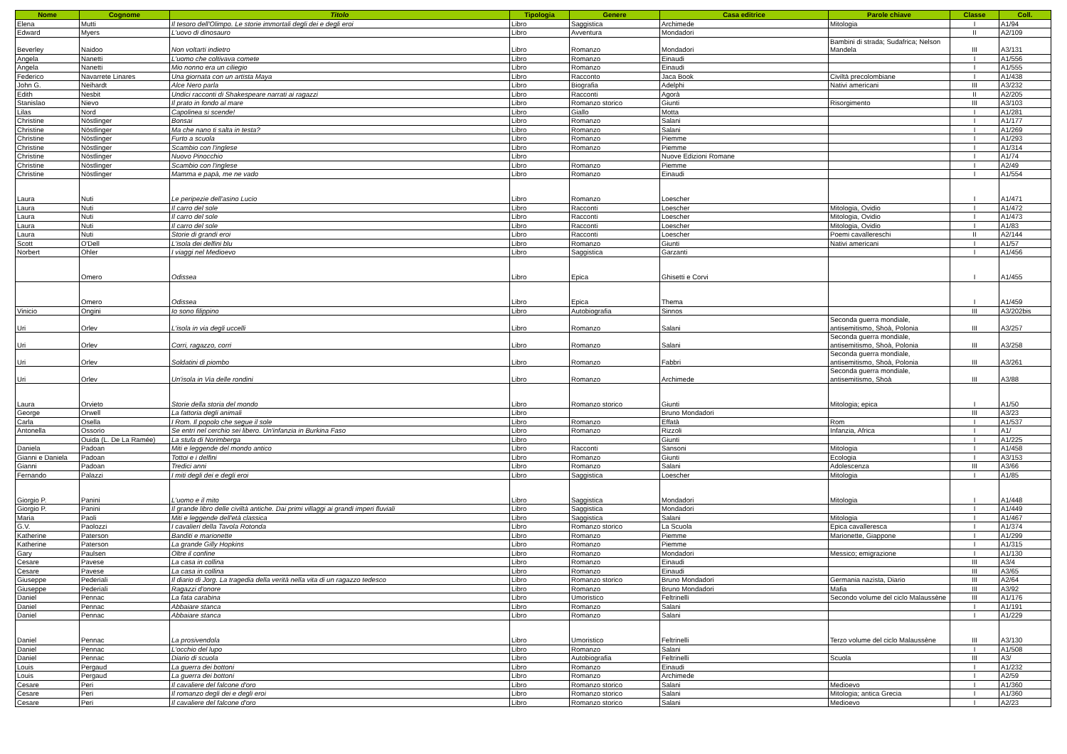| Nome | Cognome | Titolo | Tipologia | Genere | Casa editrice | Parole chiave | Classe | Coll. |
| --- | --- | --- | --- | --- | --- | --- | --- | --- |
| Elena | Mutti | Il tesoro dell'Olimpo. Le storie immortali degli dei e degli eroi | Libro | Saggistica | Archimede | Mitologia | I | A1/94 |
| Edward | Myers | L'uovo di dinosauro | Libro | Avventura | Mondadori | | II | A2/109 |
| Beverley | Naidoo | Non voltarti indietro | Libro | Romanzo | Mondadori | Bambini di strada; Sudafrica; Nelson Mandela | III | A3/131 |
| Angela | Nanetti | L'uomo che coltivava comete | Libro | Romanzo | Einaudi | | I | A1/556 |
| Angela | Nanetti | Mio nonno era un ciliegio | Libro | Romanzo | Einaudi | | I | A1/555 |
| Federico | Navarrete Linares | Una giornata con un artista Maya | Libro | Racconto | Jaca Book | Civiltà precolombiane | I | A1/438 |
| John G. | Neihardt | Alce Nero parla | Libro | Biografia | Adelphi | Nativi americani | III | A3/232 |
| Edith | Nesbit | Undici racconti di Shakespeare narrati ai ragazzi | Libro | Racconti | Agorà | | II | A2/205 |
| Stanislao | Nievo | Il prato in fondo al mare | Libro | Romanzo storico | Giunti | Risorgimento | III | A3/103 |
| Lilas | Nord | Capolinea si scende! | Libro | Giallo | Motta | | I | A1/281 |
| Christine | Nöstlinger | Bonsai | Libro | Romanzo | Salani | | I | A1/177 |
| Christine | Nöstlinger | Ma che nano ti salta in testa? | Libro | Romanzo | Salani | | I | A1/269 |
| Christine | Nöstlinger | Furto a scuola | Libro | Romanzo | Piemme | | I | A1/293 |
| Christine | Nöstlinger | Scambio con l'inglese | Libro | Romanzo | Piemme | | I | A1/314 |
| Christine | Nöstlinger | Nuovo Pinocchio | Libro | | Nuove Edizioni Romane | | I | A1/74 |
| Christine | Nöstlinger | Scambio con l'inglese | Libro | Romanzo | Piemme | | I | A2/49 |
| Christine | Nöstlinger | Mamma e papà, me ne vado | Libro | Romanzo | Einaudi | | I | A1/554 |
| Laura | Nuti | Le peripezie dell'asino Lucio | Libro | Romanzo | Loescher | | I | A1/471 |
| Laura | Nuti | Il carro del sole | Libro | Racconti | Loescher | Mitologia, Ovidio | I | A1/472 |
| Laura | Nuti | Il carro del sole | Libro | Racconti | Loescher | Mitologia, Ovidio | I | A1/473 |
| Laura | Nuti | Il carro del sole | Libro | Racconti | Loescher | Mitologia, Ovidio | I | A1/83 |
| Laura | Nuti | Storie di grandi eroi | Libro | Racconti | Loescher | Poemi cavallereschi | II | A2/144 |
| Scott | O'Dell | L'isola dei delfini blu | Libro | Romanzo | Giunti | Nativi americani | I | A1/57 |
| Norbert | Ohler | I viaggi nel Medioevo | Libro | Saggistica | Garzanti | | I | A1/456 |
| | Omero | Odissea | Libro | Epica | Ghisetti e Corvi | | I | A1/455 |
| | Omero | Odissea | Libro | Epica | Thema | | I | A1/459 |
| Vinicio | Ongini | Io sono filippino | Libro | Autobiografia | Sinnos | | III | A3/202bis |
| Uri | Orlev | L'isola in via degli uccelli | Libro | Romanzo | Salani | Seconda guerra mondiale, antisemitismo, Shoà, Polonia | III | A3/257 |
| Uri | Orlev | Corri, ragazzo, corri | Libro | Romanzo | Salani | Seconda guerra mondiale, antisemitismo, Shoà, Polonia | III | A3/258 |
| Uri | Orlev | Soldatini di piombo | Libro | Romanzo | Fabbri | Seconda guerra mondiale, antisemitismo, Shoà, Polonia | III | A3/261 |
| Uri | Orlev | Un'isola in Via delle rondini | Libro | Romanzo | Archimede | Seconda guerra mondiale, antisemitismo, Shoà | III | A3/88 |
| Laura | Orvieto | Storie della storia del mondo | Libro | Romanzo storico | Giunti | Mitologia; epica | I | A1/50 |
| George | Orwell | La fattoria degli animali | Libro | | Bruno Mondadori | | III | A3/23 |
| Carla | Osella | I Rom. Il popolo che segue il sole | Libro | Romanzo | Effatà | Rom | I | A1/537 |
| Antonella | Ossorio | Se entri nel cerchio sei libero. Un'infanzia in Burkina Faso | Libro | Romanzo | Rizzoli | Infanzia, Africa | I | A1/ |
| | Ouida (L. De La Ramée) | La stufa di Norimberga | Libro | | Giunti | | I | A1/225 |
| Daniela | Padoan | Miti e leggende del mondo antico | Libro | Racconti | Sansoni | Mitologia | I | A1/458 |
| Gianni e Daniela | Padoan | Tottoi e i delfini | Libro | Romanzo | Giunti | Ecologia | I | A3/153 |
| Gianni | Padoan | Tredici anni | Libro | Romanzo | Salani | Adolescenza | III | A3/66 |
| Fernando | Palazzi | I miti degli dei e degli eroi | Libro | Saggistica | Loescher | Mitologia | I | A1/85 |
| Giorgio P. | Panini | L'uomo e il mito | Libro | Saggistica | Mondadori | Mitologia | I | A1/448 |
| Giorgio P. | Panini | Il grande libro delle civiltà antiche. Dai primi villaggi ai grandi imperi fluviali | Libro | Saggistica | Mondadori | | I | A1/449 |
| Maria | Paoli | Miti e leggende dell'età classica | Libro | Saggistica | Salani | Mitologia | I | A1/467 |
| G.V. | Paolozzi | I cavalieri della Tavola Rotonda | Libro | Romanzo storico | La Scuola | Epica cavalleresca | I | A1/374 |
| Katherine | Paterson | Banditi e marionette | Libro | Romanzo | Piemme | Marionette, Giappone | I | A1/299 |
| Katherine | Paterson | La grande Gilly Hopkins | Libro | Romanzo | Piemme | | I | A1/315 |
| Gary | Paulsen | Oltre il confine | Libro | Romanzo | Mondadori | Messico; emigrazione | I | A1/130 |
| Cesare | Pavese | La casa in collina | Libro | Romanzo | Einaudi | | III | A3/4 |
| Cesare | Pavese | La casa in collina | Libro | Romanzo | Einaudi | | III | A3/65 |
| Giuseppe | Pederiali | Il diario di Jorg. La tragedia della verità nella vita di un ragazzo tedesco | Libro | Romanzo storico | Bruno Mondadori | Germania nazista, Diario | III | A2/64 |
| Giuseppe | Pederiali | Ragazzi d'onore | Libro | Romanzo | Bruno Mondadori | Mafia | III | A3/92 |
| Daniel | Pennac | La fata carabina | Libro | Umoristico | Feltrinelli | Secondo volume del ciclo Malaussène | III | A1/176 |
| Daniel | Pennac | Abbaiare stanca | Libro | Romanzo | Salani | | I | A1/191 |
| Daniel | Pennac | Abbaiare stanca | Libro | Romanzo | Salani | | I | A1/229 |
| Daniel | Pennac | La prosivendola | Libro | Umoristico | Feltrinelli | Terzo volume del ciclo Malaussène | III | A3/130 |
| Daniel | Pennac | L'occhio del lupo | Libro | Romanzo | Salani | | I | A1/508 |
| Daniel | Pennac | Diario di scuola | Libro | Autobiografia | Feltrinelli | Scuola | III | A3/ |
| Louis | Pergaud | La guerra dei bottoni | Libro | Romanzo | Einaudi | | I | A1/232 |
| Louis | Pergaud | La guerra dei bottoni | Libro | Romanzo | Archimede | | I | A2/59 |
| Cesare | Peri | Il cavaliere del falcone d'oro | Libro | Romanzo storico | Salani | Medioevo | I | A1/360 |
| Cesare | Peri | Il romanzo degli dei e degli eroi | Libro | Romanzo storico | Salani | Mitologia; antica Grecia | I | A1/360 |
| Cesare | Peri | Il cavaliere del falcone d'oro | Libro | Romanzo storico | Salani | Medioevo | I | A2/23 |